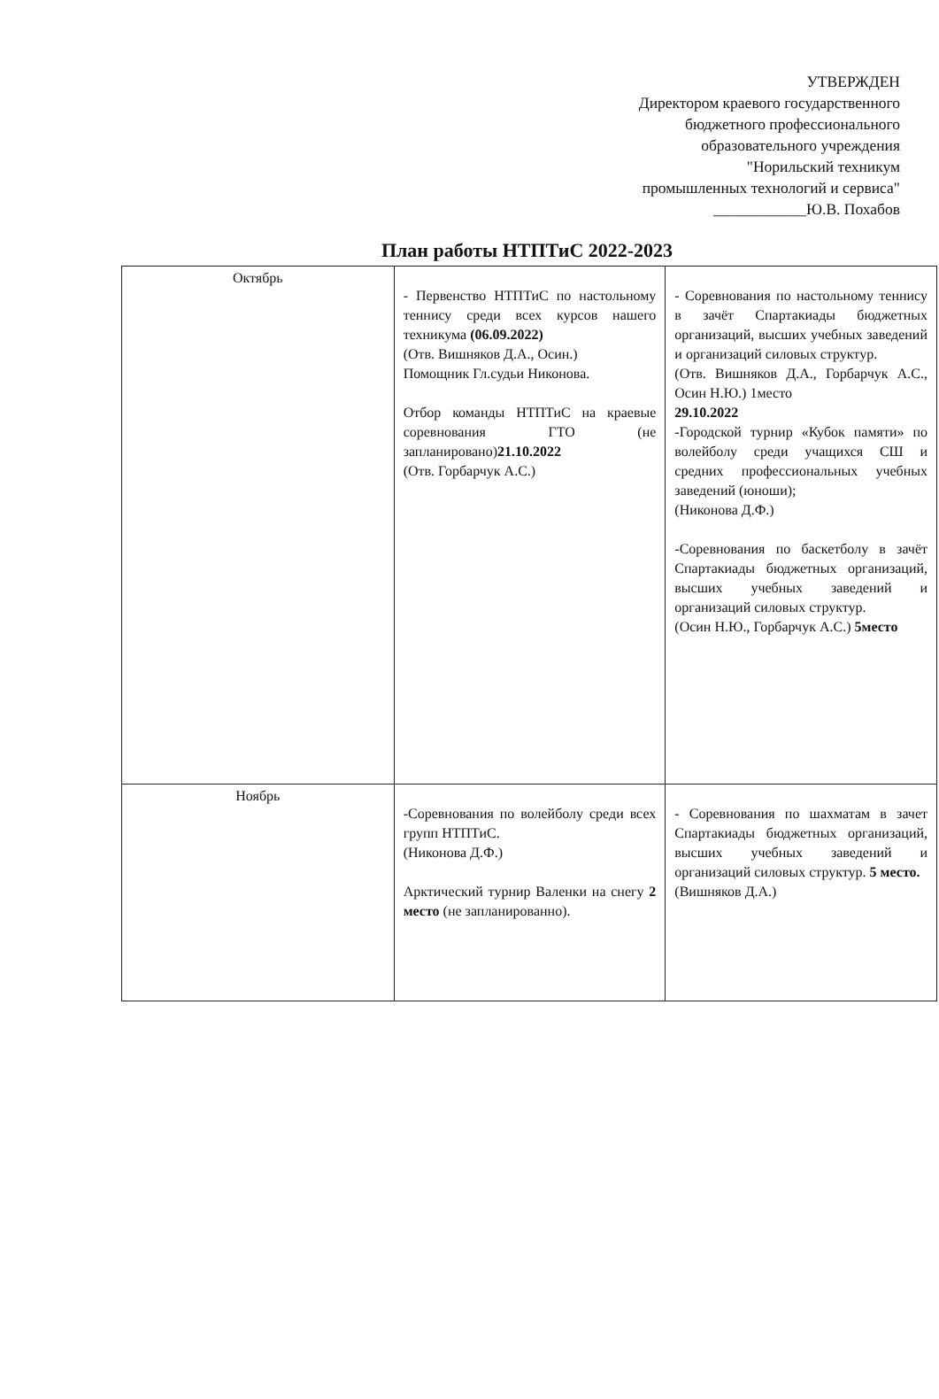УТВЕРЖДЕН
Директором краевого государственного
бюджетного профессионального
образовательного учреждения
"Норильский техникум
промышленных технологий и сервиса"
____________Ю.В. Похабов
План работы НТПТиС 2022-2023
| Октябрь | - Первенство НТПТиС по настольному теннису среди всех курсов нашего техникума (06.09.2022) (Отв. Вишняков Д.А., Осин.) Помощник Гл.судьи Никонова. Отбор команды НТПТиС на краевые соревнования ГТО (не запланировано) 21.10.2022 (Отв. Горбарчук А.С.) | - Соревнования по настольному теннису в зачёт Спартакиады бюджетных организаций, высших учебных заведений и организаций силовых структур. (Отв. Вишняков Д.А., Горбарчук А.С., Осин Н.Ю.) 1место 29.10.2022 -Городской турнир «Кубок памяти» по волейболу среди учащихся СШ и средних профессиональных учебных заведений (юноши); (Никонова Д.Ф.) -Соревнования по баскетболу в зачёт Спартакиады бюджетных организаций, высших учебных заведений и организаций силовых структур. (Осин Н.Ю., Горбарчук А.С.) 5место |
| Ноябрь | -Соревнования по волейболу среди всех групп НТПТиС. (Никонова Д.Ф.) Арктический турнир Валенки на снегу 2 место (не запланированно). | - Соревнования по шахматам в зачет Спартакиады бюджетных организаций, высших учебных заведений и организаций силовых структур. 5 место. (Вишняков Д.А.) |